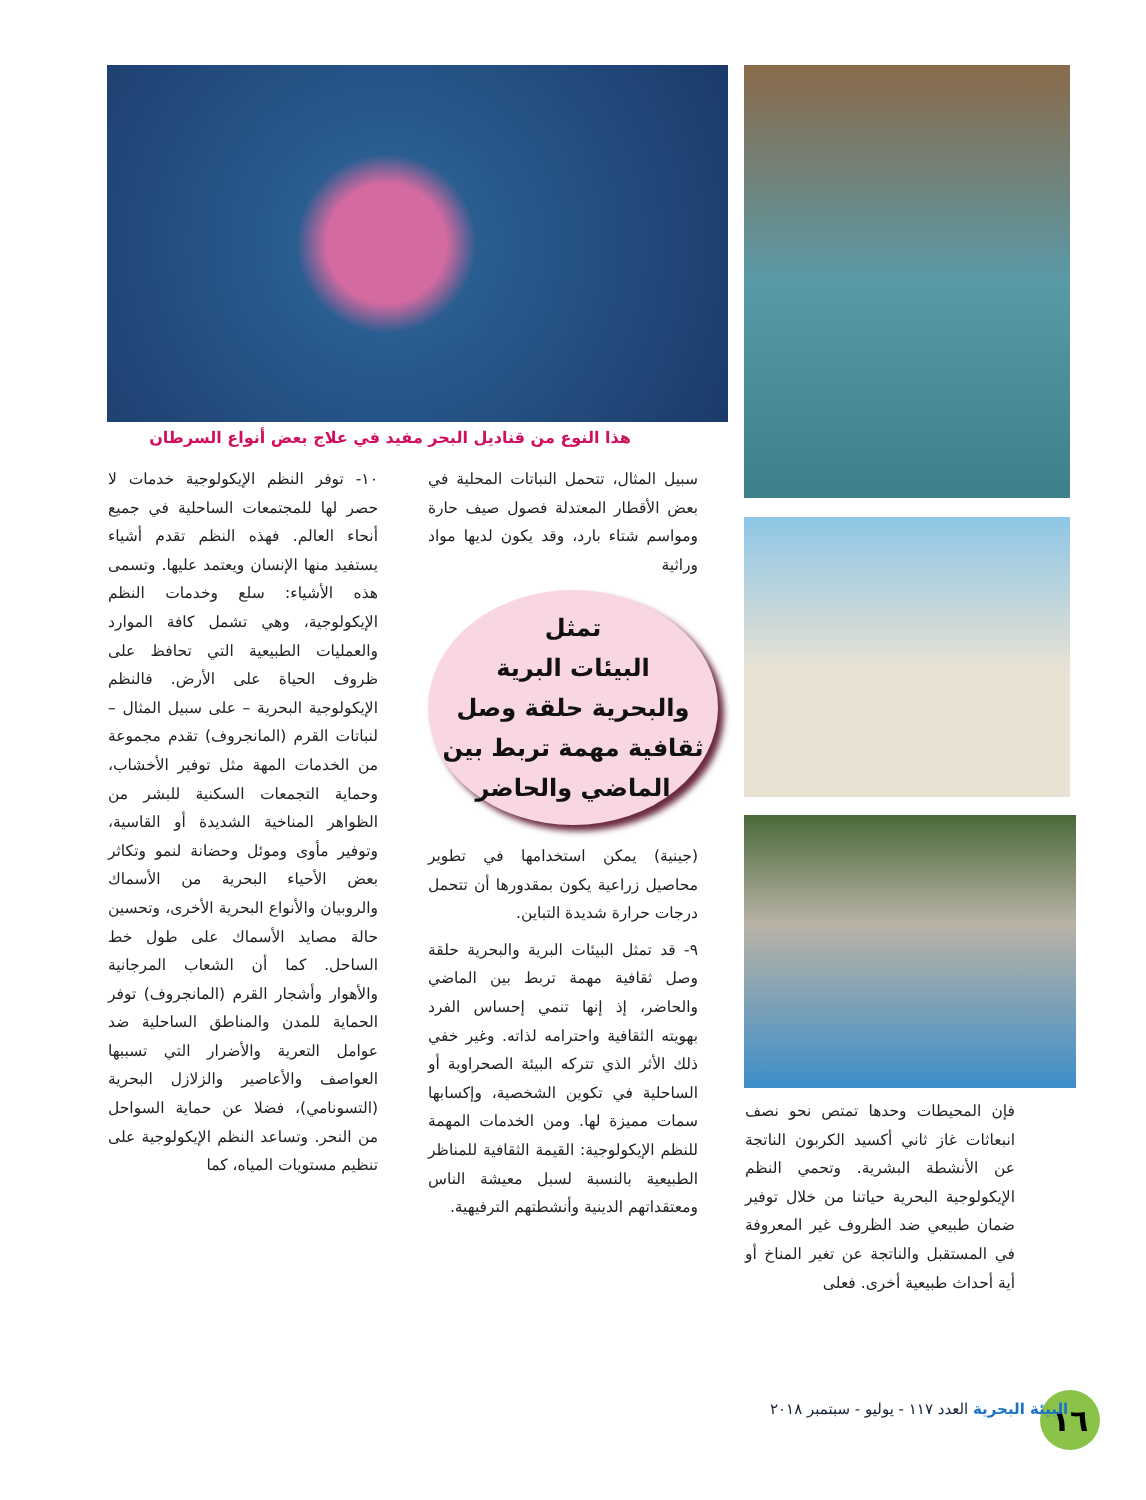هذا النوع من قناديل البحر مفيد في علاج بعض أنواع السرطان
سبيل المثال، تتحمل النباتات المحلية في بعض الأقطار المعتدلة فصول صيف حارة ومواسم شتاء بارد، وقد يكون لديها مواد وراثية
تمثل
البيئات البرية
والبحرية حلقة وصل
ثقافية مهمة تربط بين
الماضي والحاضر
(جينية) يمكن استخدامها في تطوير محاصيل زراعية يكون بمقدورها أن تتحمل درجات حرارة شديدة التباين.
٩- قد تمثل البيئات البرية والبحرية حلقة وصل ثقافية مهمة تربط بين الماضي والحاضر، إذ إنها تنمي إحساس الفرد بهويته الثقافية واحترامه لذاته. وغير خفي ذلك الأثر الذي تتركه البيئة الصحراوية أو الساحلية في تكوين الشخصية، وإكسابها سمات مميزة لها. ومن الخدمات المهمة للنظم الإيكولوجية: القيمة الثقافية للمناظر الطبيعية بالنسبة لسبل معيشة الناس ومعتقداتهم الدينية وأنشطتهم الترفيهية.
١٠- توفر النظم الإيكولوجية خدمات لا حصر لها للمجتمعات الساحلية في جميع أنحاء العالم. فهذه النظم تقدم أشياء يستفيد منها الإنسان ويعتمد عليها. وتسمى هذه الأشياء: سلع وخدمات النظم الإيكولوجية، وهي تشمل كافة الموارد والعمليات الطبيعية التي تحافظ على ظروف الحياة على الأرض. فالنظم الإيكولوجية البحرية – على سبيل المثال – لنباتات القرم (المانجروف) تقدم مجموعة من الخدمات المهة مثل توفير الأخشاب، وحماية التجمعات السكنية للبشر من الظواهر المناخية الشديدة أو القاسية، وتوفير مأوى وموئل وحضانة لنمو وتكاثر بعض الأحياء البحرية من الأسماك والروبيان والأنواع البحرية الأخرى، وتحسين حالة مصايد الأسماك على طول خط الساحل. كما أن الشعاب المرجانية والأهوار وأشجار القرم (المانجروف) توفر الحماية للمدن والمناطق الساحلية ضد عوامل التعرية والأضرار التي تسببها العواصف والأعاصير والزلازل البحرية (التسونامي)، فضلا عن حماية السواحل من النحر. وتساعد النظم الإيكولوجية على تنظيم مستويات المياه، كما
فإن المحيطات وحدها تمتص نحو نصف انبعاثات غاز ثاني أكسيد الكربون الناتجة عن الأنشطة البشرية. وتحمي النظم الإيكولوجية البحرية حياتنا من خلال توفير ضمان طبيعي ضد الظروف غير المعروفة في المستقبل والناتجة عن تغير المناخ أو أية أحداث طبيعية أخرى. فعلى
١٦
البيئة البحرية العدد ١١٧ - يوليو - سبتمبر ٢٠١٨